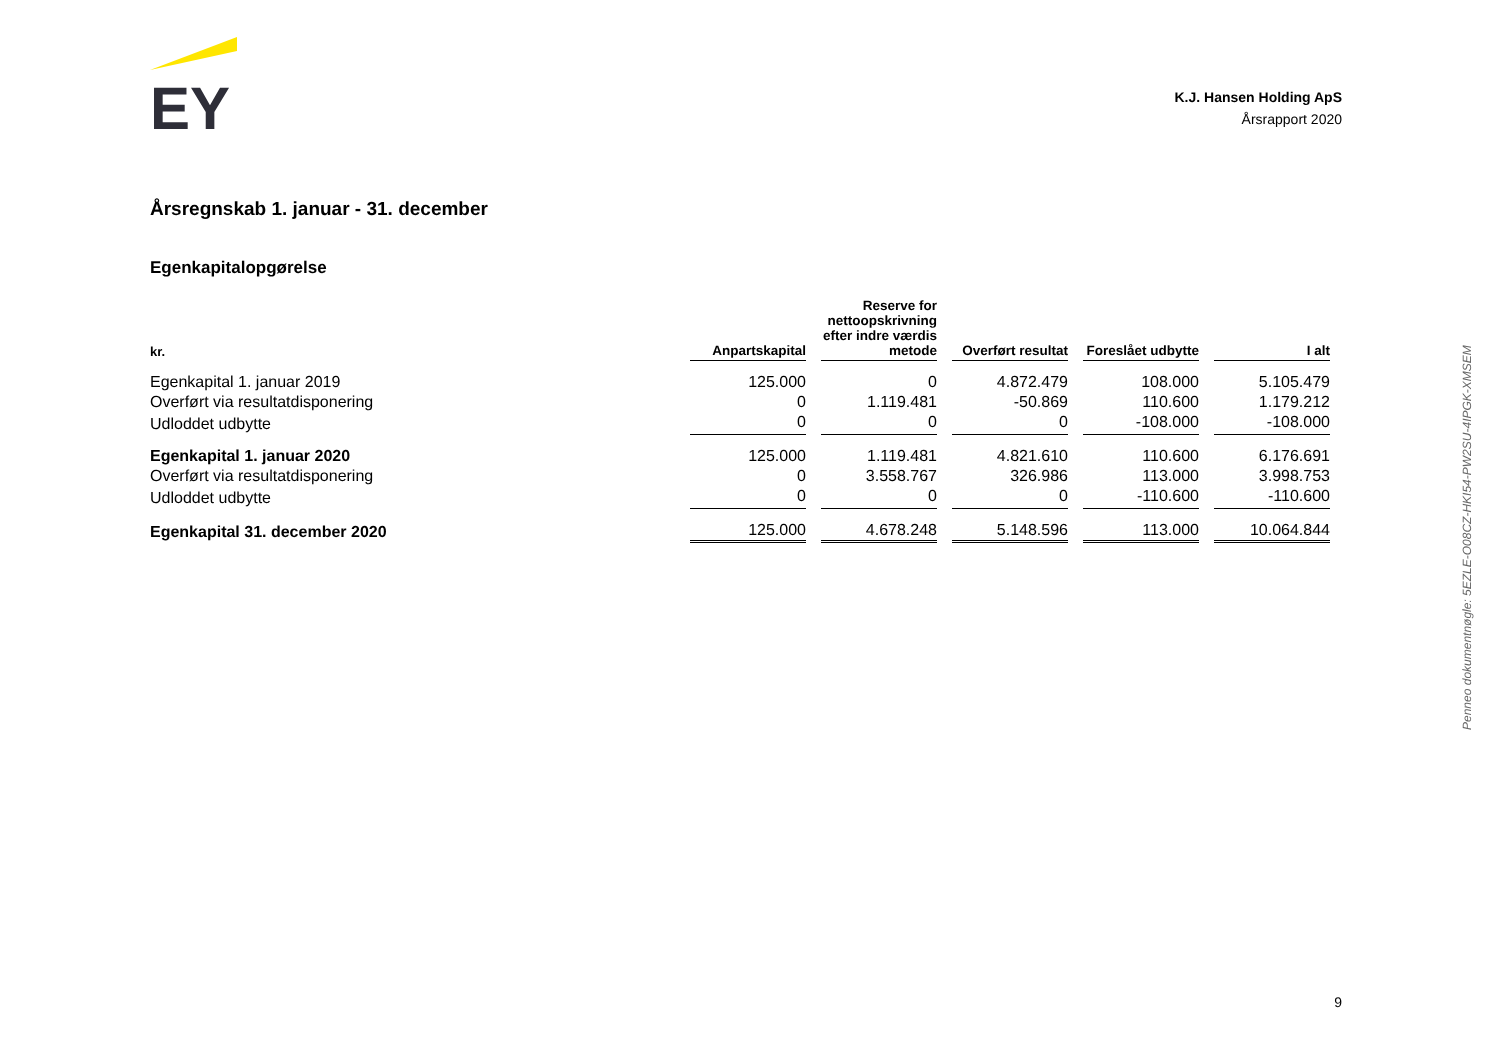EY
K.J. Hansen Holding ApS
Årsrapport 2020
Årsregnskab 1. januar - 31. december
Egenkapitalopgørelse
| kr. | Anpartskapital | Reserve for nettoopskrivning efter indre værdis metode | Overført resultat | Foreslået udbytte | I alt |
| --- | --- | --- | --- | --- | --- |
| Egenkapital 1. januar 2019 | 125.000 | 0 | 4.872.479 | 108.000 | 5.105.479 |
| Overført via resultatdisponering | 0 | 1.119.481 | -50.869 | 110.600 | 1.179.212 |
| Udloddet udbytte | 0 | 0 | 0 | -108.000 | -108.000 |
| Egenkapital 1. januar 2020 | 125.000 | 1.119.481 | 4.821.610 | 110.600 | 6.176.691 |
| Overført via resultatdisponering | 0 | 3.558.767 | 326.986 | 113.000 | 3.998.753 |
| Udloddet udbytte | 0 | 0 | 0 | -110.600 | -110.600 |
| Egenkapital 31. december 2020 | 125.000 | 4.678.248 | 5.148.596 | 113.000 | 10.064.844 |
Penneo dokumentnøgle: 5EZLE-O08CZ-HKI54-PW2SU-4IPGK-XMSEM
9